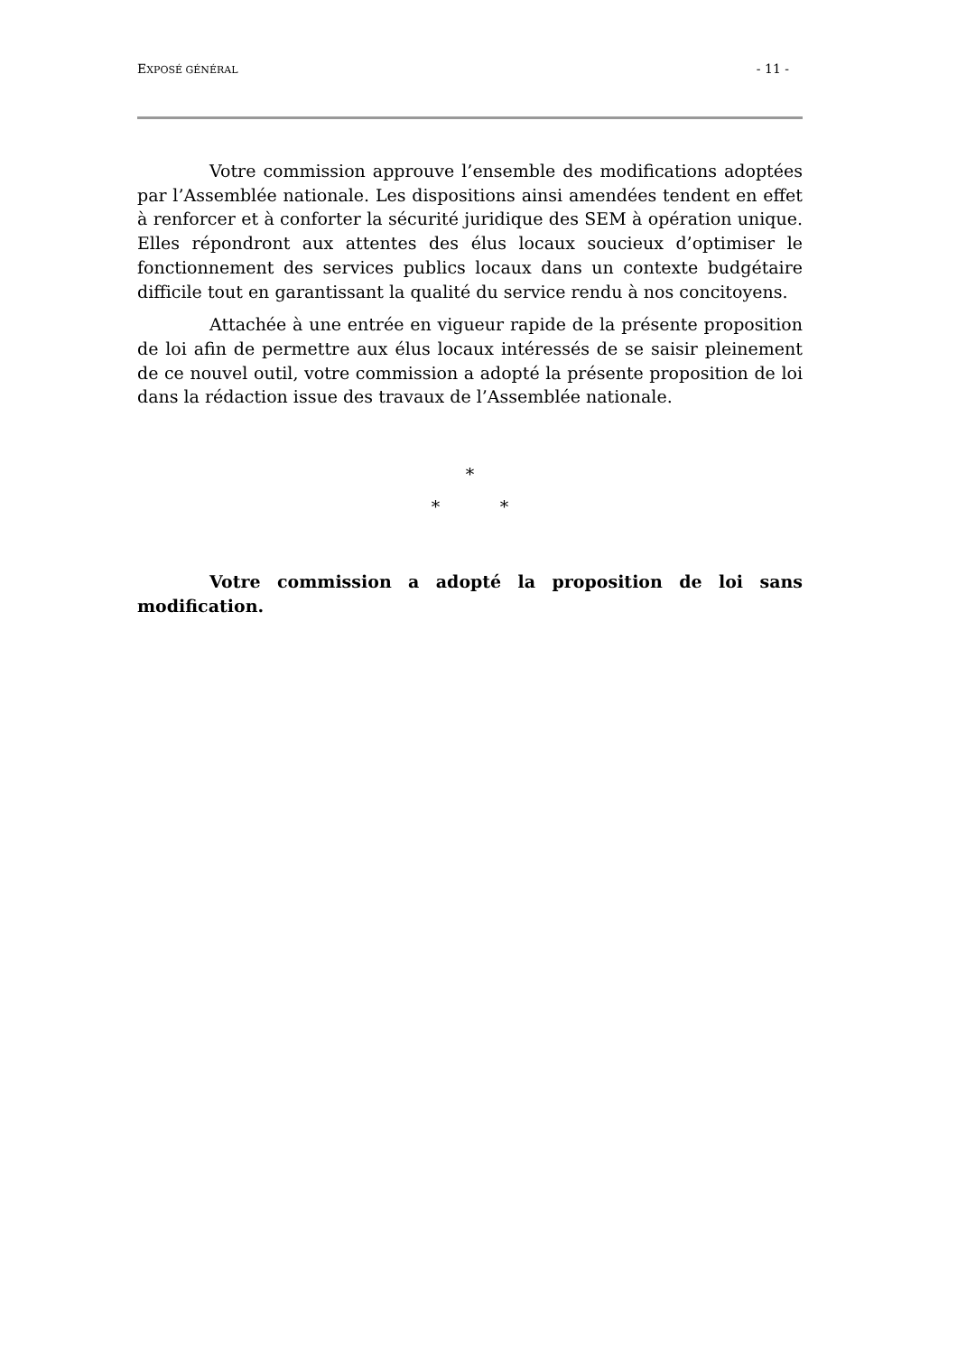EXPOSÉ GÉNÉRAL - 11 -
Votre commission approuve l’ensemble des modifications adoptées par l’Assemblée nationale. Les dispositions ainsi amendées tendent en effet à renforcer et à conforter la sécurité juridique des SEM à opération unique. Elles répondront aux attentes des élus locaux soucieux d’optimiser le fonctionnement des services publics locaux dans un contexte budgétaire difficile tout en garantissant la qualité du service rendu à nos concitoyens.
Attachée à une entrée en vigueur rapide de la présente proposition de loi afin de permettre aux élus locaux intéressés de se saisir pleinement de ce nouvel outil, votre commission a adopté la présente proposition de loi dans la rédaction issue des travaux de l’Assemblée nationale.
*
* *
Votre commission a adopté la proposition de loi sans modification.